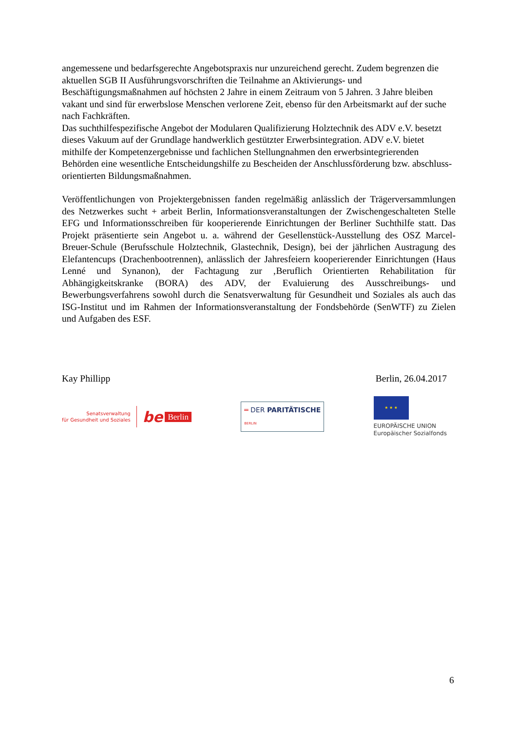angemessene und bedarfsgerechte Angebotspraxis nur unzureichend gerecht. Zudem begrenzen die aktuellen SGB II Ausführungsvorschriften die Teilnahme an Aktivierungs- und Beschäftigungsmaßnahmen auf höchsten 2 Jahre in einem Zeitraum von 5 Jahren. 3 Jahre bleiben vakant und sind für erwerbslose Menschen verlorene Zeit, ebenso für den Arbeitsmarkt auf der suche nach Fachkräften.
Das suchthilfespezifische Angebot der Modularen Qualifizierung Holztechnik des ADV e.V. besetzt dieses Vakuum auf der Grundlage handwerklich gestützter Erwerbsintegration. ADV e.V. bietet mithilfe der Kompetenzergebnisse und fachlichen Stellungnahmen den erwerbsintegrierenden Behörden eine wesentliche Entscheidungshilfe zu Bescheiden der Anschlussförderung bzw. abschluss-orientierten Bildungsmaßnahmen.
Veröffentlichungen von Projektergebnissen fanden regelmäßig anlässlich der Trägerversammlungen des Netzwerkes sucht + arbeit Berlin, Informationsveranstaltungen der Zwischengeschalteten Stelle EFG und Informationsschreiben für kooperierende Einrichtungen der Berliner Suchthilfe statt. Das Projekt präsentierte sein Angebot u. a. während der Gesellenstück-Ausstellung des OSZ Marcel-Breuer-Schule (Berufsschule Holztechnik, Glastechnik, Design), bei der jährlichen Austragung des Elefantencups (Drachenbootrennen), anlässlich der Jahresfeiern kooperierender Einrichtungen (Haus Lenné und Synanon), der Fachtagung zur ‚Beruflich Orientierten Rehabilitation für Abhängigkeitskranke (BORA) des ADV, der Evaluierung des Ausschreibungs- und Bewerbungsverfahrens sowohl durch die Senatsverwaltung für Gesundheit und Soziales als auch das ISG-Institut und im Rahmen der Informationsveranstaltung der Fondsbehörde (SenWTF) zu Zielen und Aufgaben des ESF.
Kay Phillipp Berlin, 26.04.2017
Senatsverwaltung
für Gesundheit und Soziales
be Berlin
═ DER PARITÄTISCHE
BERLIN
★ ★ ★
EUROPÄISCHE UNION
Europäischer Sozialfonds
6